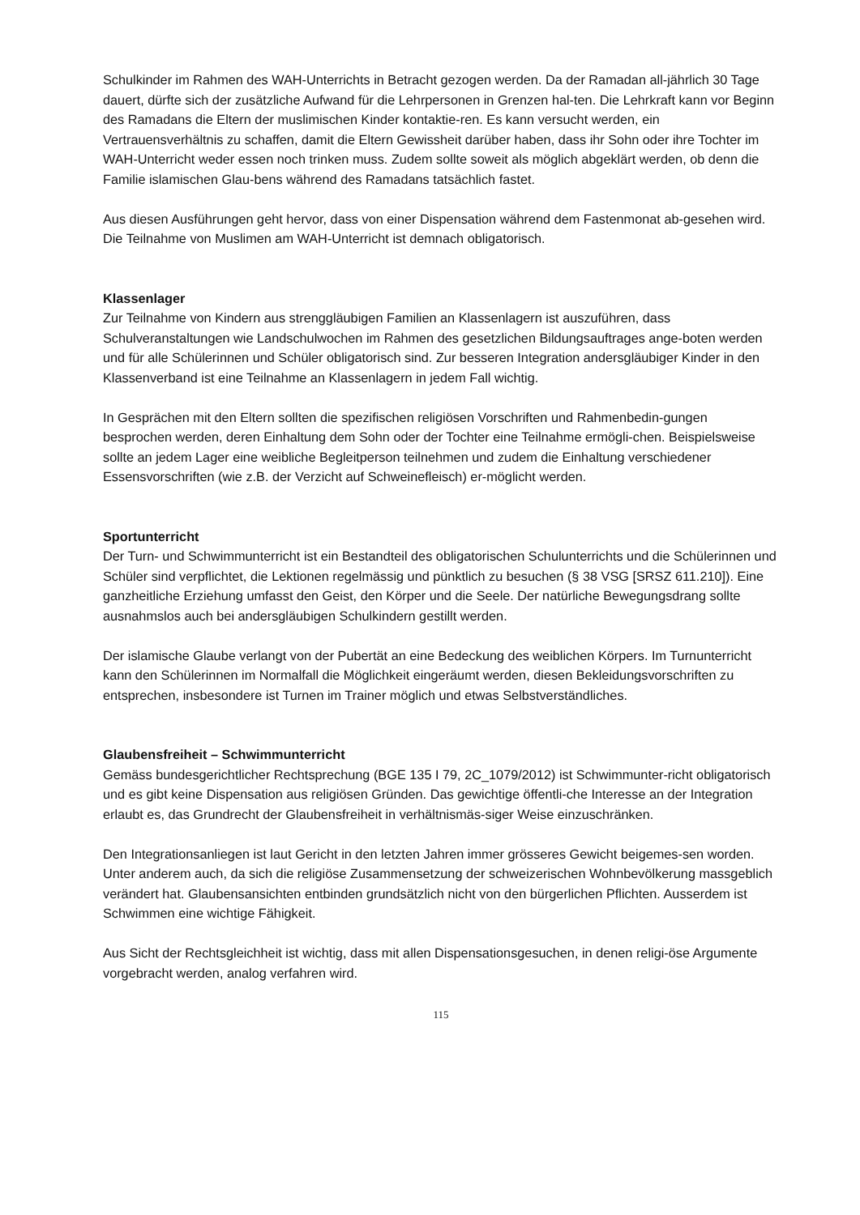Schulkinder im Rahmen des WAH-Unterrichts in Betracht gezogen werden. Da der Ramadan all-jährlich 30 Tage dauert, dürfte sich der zusätzliche Aufwand für die Lehrpersonen in Grenzen hal-ten. Die Lehrkraft kann vor Beginn des Ramadans die Eltern der muslimischen Kinder kontaktie-ren. Es kann versucht werden, ein Vertrauensverhältnis zu schaffen, damit die Eltern Gewissheit darüber haben, dass ihr Sohn oder ihre Tochter im WAH-Unterricht weder essen noch trinken muss. Zudem sollte soweit als möglich abgeklärt werden, ob denn die Familie islamischen Glau-bens während des Ramadans tatsächlich fastet.
Aus diesen Ausführungen geht hervor, dass von einer Dispensation während dem Fastenmonat ab-gesehen wird. Die Teilnahme von Muslimen am WAH-Unterricht ist demnach obligatorisch.
Klassenlager
Zur Teilnahme von Kindern aus strenggläubigen Familien an Klassenlagern ist auszuführen, dass Schulveranstaltungen wie Landschulwochen im Rahmen des gesetzlichen Bildungsauftrages ange-boten werden und für alle Schülerinnen und Schüler obligatorisch sind. Zur besseren Integration andersgläubiger Kinder in den Klassenverband ist eine Teilnahme an Klassenlagern in jedem Fall wichtig.
In Gesprächen mit den Eltern sollten die spezifischen religiösen Vorschriften und Rahmenbedin-gungen besprochen werden, deren Einhaltung dem Sohn oder der Tochter eine Teilnahme ermögli-chen. Beispielsweise sollte an jedem Lager eine weibliche Begleitperson teilnehmen und zudem die Einhaltung verschiedener Essensvorschriften (wie z.B. der Verzicht auf Schweinefleisch) er-möglicht werden.
Sportunterricht
Der Turn- und Schwimmunterricht ist ein Bestandteil des obligatorischen Schulunterrichts und die Schülerinnen und Schüler sind verpflichtet, die Lektionen regelmässig und pünktlich zu besuchen (§ 38 VSG [SRSZ 611.210]). Eine ganzheitliche Erziehung umfasst den Geist, den Körper und die Seele. Der natürliche Bewegungsdrang sollte ausnahmslos auch bei andersgläubigen Schulkindern gestillt werden.
Der islamische Glaube verlangt von der Pubertät an eine Bedeckung des weiblichen Körpers. Im Turnunterricht kann den Schülerinnen im Normalfall die Möglichkeit eingeräumt werden, diesen Bekleidungsvorschriften zu entsprechen, insbesondere ist Turnen im Trainer möglich und etwas Selbstverständliches.
Glaubensfreiheit – Schwimmunterricht
Gemäss bundesgerichtlicher Rechtsprechung (BGE 135 I 79, 2C_1079/2012) ist Schwimmunter-richt obligatorisch und es gibt keine Dispensation aus religiösen Gründen. Das gewichtige öffentli-che Interesse an der Integration erlaubt es, das Grundrecht der Glaubensfreiheit in verhältnismäs-siger Weise einzuschränken.
Den Integrationsanliegen ist laut Gericht in den letzten Jahren immer grösseres Gewicht beigemes-sen worden. Unter anderem auch, da sich die religiöse Zusammensetzung der schweizerischen Wohnbevölkerung massgeblich verändert hat. Glaubensansichten entbinden grundsätzlich nicht von den bürgerlichen Pflichten. Ausserdem ist Schwimmen eine wichtige Fähigkeit.
Aus Sicht der Rechtsgleichheit ist wichtig, dass mit allen Dispensationsgesuchen, in denen religi-öse Argumente vorgebracht werden, analog verfahren wird.
115